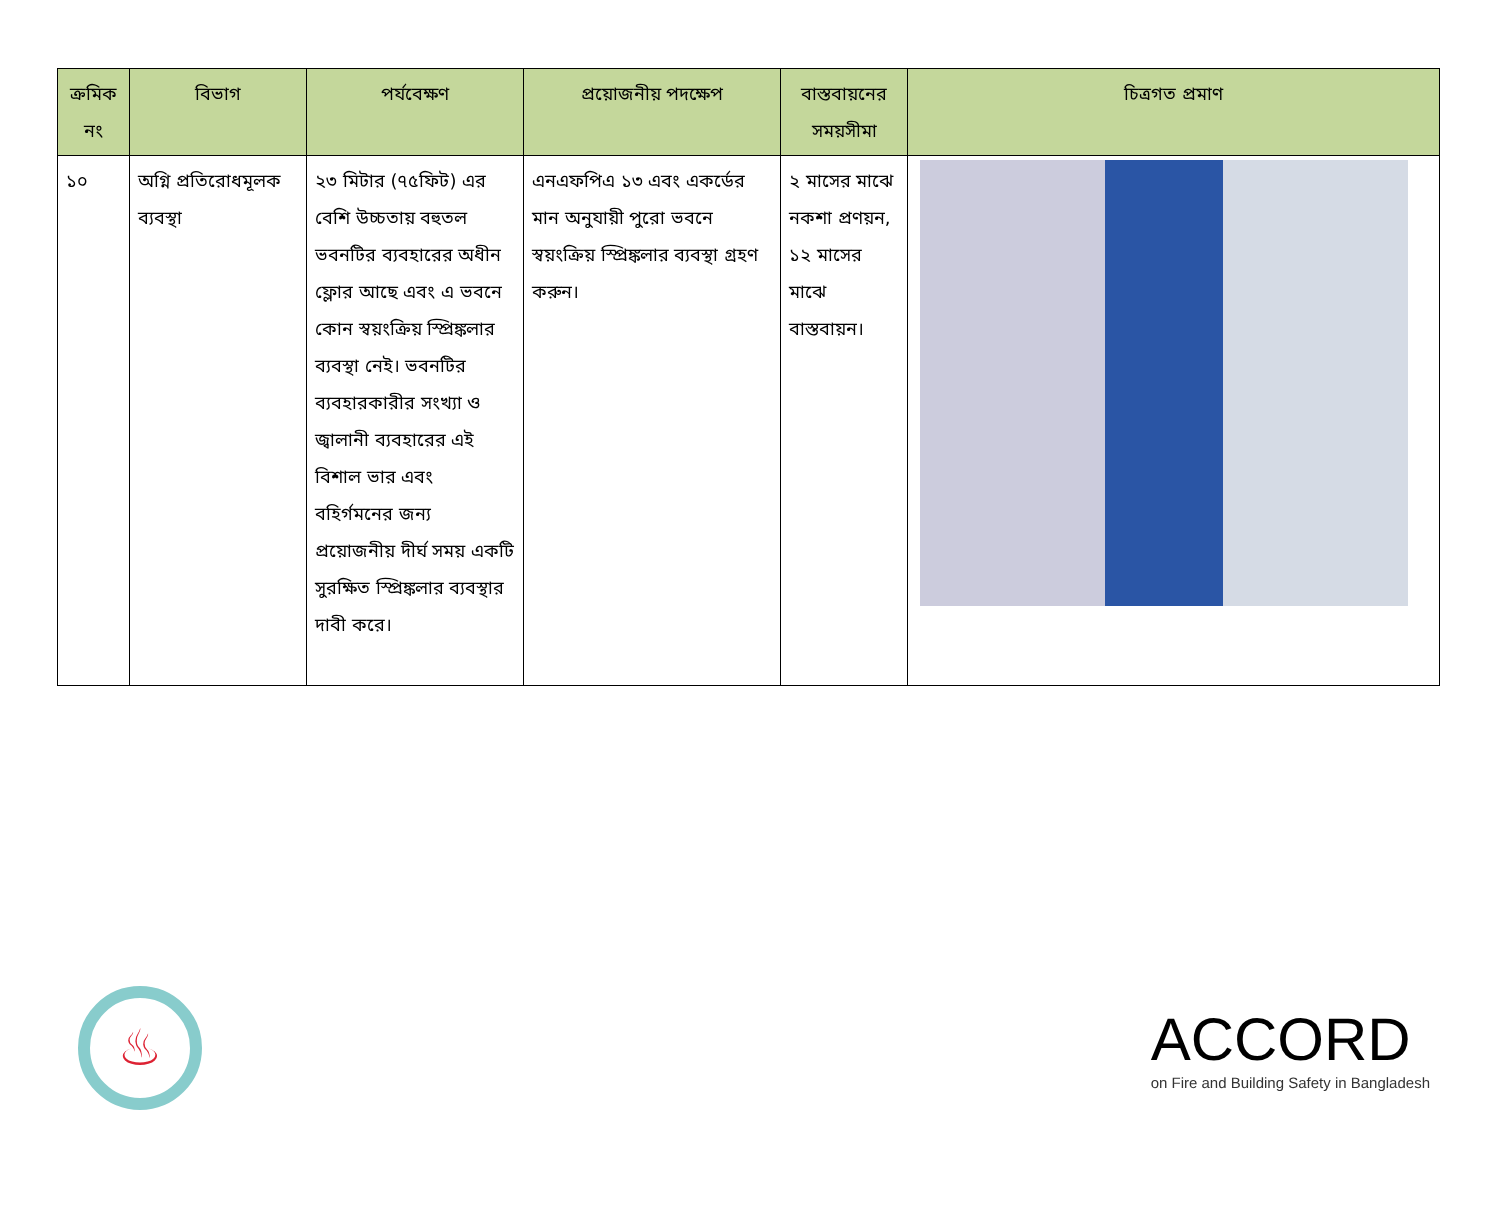| ক্রমিক নং | বিভাগ | পর্যবেক্ষণ | প্রয়োজনীয় পদক্ষেপ | বাস্তবায়নের সময়সীমা | চিত্রগত প্রমাণ |
| --- | --- | --- | --- | --- | --- |
| ১০ | অগ্নি প্রতিরোধমূলক ব্যবস্থা | ২৩ মিটার (৭৫ফিট) এর বেশি উচ্চতায় বহুতল ভবনটির ব্যবহারের অধীন ফ্লোর আছে এবং এ ভবনে কোন স্বয়ংক্রিয় স্প্রিঙ্কলার ব্যবস্থা নেই। ভবনটির ব্যবহারকারীর সংখ্যা ও জ্বালানী ব্যবহারের এই বিশাল ভার এবং বহির্গমনের জন্য প্রয়োজনীয় দীর্ঘ সময় একটি সুরক্ষিত স্প্রিঙ্কলার ব্যবস্থার দাবী করে। | এনএফপিএ ১৩ এবং একর্ডের মান অনুযায়ী পুরো ভবনে স্বয়ংক্রিয় স্প্রিঙ্কলার ব্যবস্থা গ্রহণ করুন। | ২ মাসের মাঝে নকশা প্রণয়ন, ১২ মাসের মাঝে বাস্তবায়ন। | |
♨
ACCORD
on Fire and Building Safety in Bangladesh